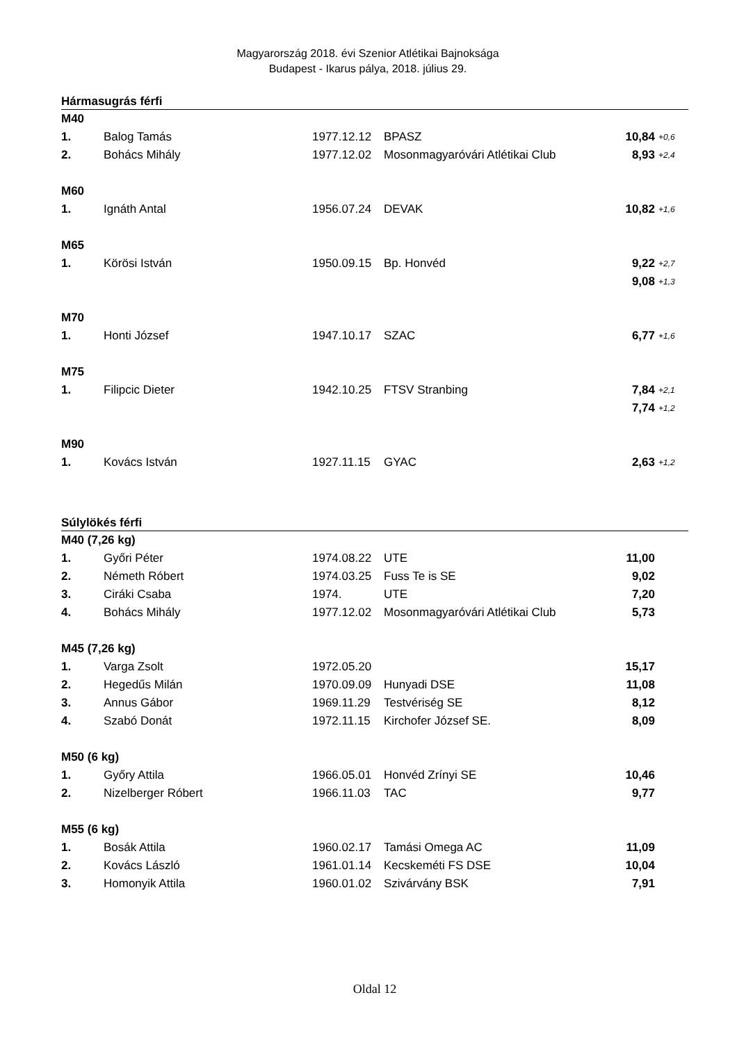Magyarország 2018. évi Szenior Atlétikai Bajnoksága
Budapest - Ikarus pálya, 2018. július 29.
Hármasugrás férfi
| M40 | | | | | |
| 1. | Balog Tamás | 1977.12.12 | BPASZ | 10,84 | +0,6 |
| 2. | Bohács Mihály | 1977.12.02 | Mosonmagyaróvári Atlétikai Club | 8,93 | +2,4 |
| M60 | | | | | |
| 1. | Ignáth Antal | 1956.07.24 | DEVAK | 10,82 | +1,6 |
| M65 | | | | | |
| 1. | Körösi István | 1950.09.15 | Bp. Honvéd | 9,22 | +2,7 |
| | | | | 9,08 | +1,3 |
| M70 | | | | | |
| 1. | Honti József | 1947.10.17 | SZAC | 6,77 | +1,6 |
| M75 | | | | | |
| 1. | Filipcic Dieter | 1942.10.25 | FTSV Stranbing | 7,84 | +2,1 |
| | | | | 7,74 | +1,2 |
| M90 | | | | | |
| 1. | Kovács István | 1927.11.15 | GYAC | 2,63 | +1,2 |
Súlylökés férfi
| M40 (7,26 kg) | | | | | |
| 1. | Győri Péter | 1974.08.22 | UTE | 11,00 | |
| 2. | Németh Róbert | 1974.03.25 | Fuss Te is SE | 9,02 | |
| 3. | Ciráki Csaba | 1974. | UTE | 7,20 | |
| 4. | Bohács Mihály | 1977.12.02 | Mosonmagyaróvári Atlétikai Club | 5,73 | |
| M45 (7,26 kg) | | | | | |
| 1. | Varga Zsolt | 1972.05.20 | | 15,17 | |
| 2. | Hegedűs Milán | 1970.09.09 | Hunyadi DSE | 11,08 | |
| 3. | Annus Gábor | 1969.11.29 | Testvériség SE | 8,12 | |
| 4. | Szabó Donát | 1972.11.15 | Kirchofer József SE. | 8,09 | |
| M50 (6 kg) | | | | | |
| 1. | Győry Attila | 1966.05.01 | Honvéd Zrínyi SE | 10,46 | |
| 2. | Nizelberger Róbert | 1966.11.03 | TAC | 9,77 | |
| M55 (6 kg) | | | | | |
| 1. | Bosák Attila | 1960.02.17 | Tamási Omega AC | 11,09 | |
| 2. | Kovács László | 1961.01.14 | Kecskeméti FS DSE | 10,04 | |
| 3. | Homonyik Attila | 1960.01.02 | Szivárvány BSK | 7,91 | |
Oldal 12